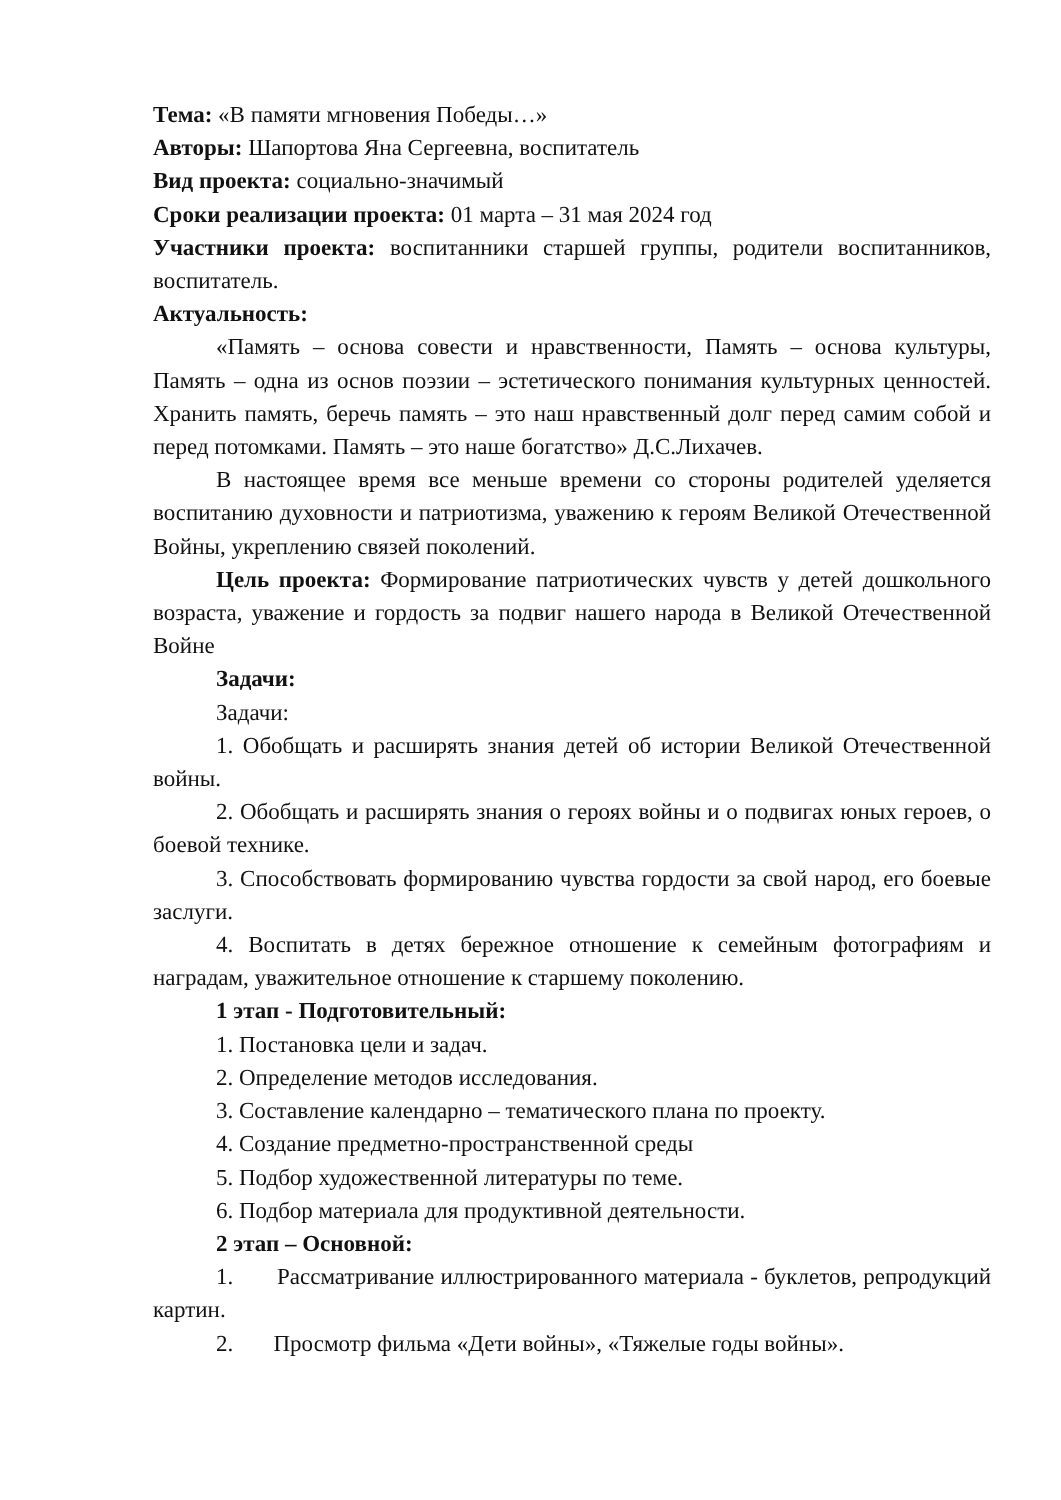Тема: «В памяти мгновения Победы…»
Авторы: Шапортова Яна Сергеевна, воспитатель
Вид проекта: социально-значимый
Сроки реализации проекта: 01 марта – 31 мая 2024 год
Участники проекта: воспитанники старшей группы, родители воспитанников, воспитатель.
Актуальность:
«Память – основа совести и нравственности, Память – основа культуры, Память – одна из основ поэзии – эстетического понимания культурных ценностей. Хранить память, беречь память – это наш нравственный долг перед самим собой и перед потомками. Память – это наше богатство» Д.С.Лихачев.
В настоящее время все меньше времени со стороны родителей уделяется воспитанию духовности и патриотизма, уважению к героям Великой Отечественной Войны, укреплению связей поколений.
Цель проекта: Формирование патриотических чувств у детей дошкольного возраста, уважение и гордость за подвиг нашего народа в Великой Отечественной Войне
Задачи:
Задачи:
1. Обобщать и расширять знания детей об истории Великой Отечественной войны.
2. Обобщать и расширять знания о героях войны и о подвигах юных героев, о боевой технике.
3. Способствовать формированию чувства гордости за свой народ, его боевые заслуги.
4. Воспитать в детях бережное отношение к семейным фотографиям и наградам, уважительное отношение к старшему поколению.
1 этап - Подготовительный:
1. Постановка цели и задач.
2. Определение методов исследования.
3. Составление календарно – тематического плана по проекту.
4. Создание предметно-пространственной среды
5. Подбор художественной литературы по теме.
6. Подбор материала для продуктивной деятельности.
2 этап – Основной:
1. Рассматривание иллюстрированного материала - буклетов, репродукций картин.
2. Просмотр фильма «Дети войны», «Тяжелые годы войны».